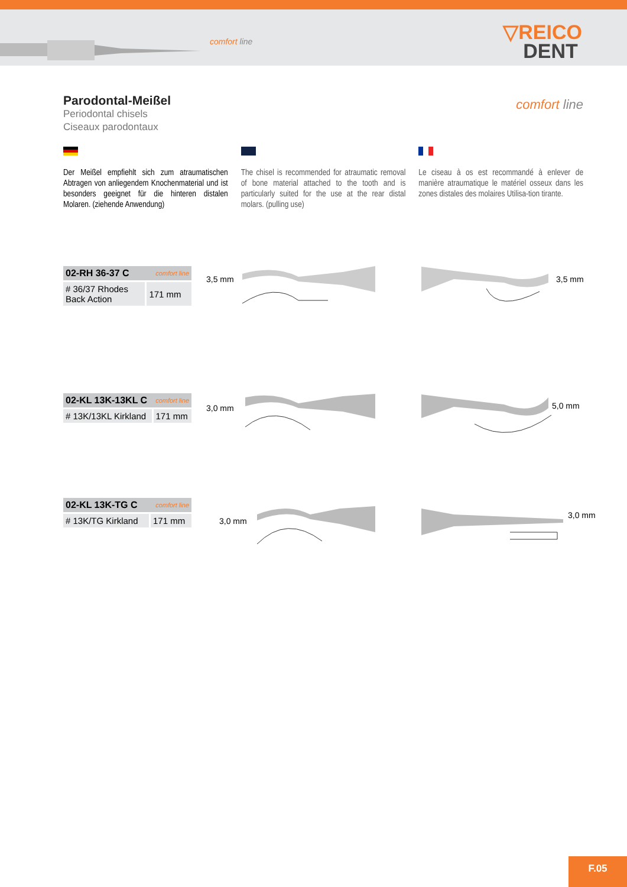comfort line
▽REICO
DENT
Parodontal-Meißel
Periodontal chisels
Ciseaux parodontaux
comfort line
Der Meißel empfiehlt sich zum atraumatischen Abtragen von anliegendem Knochenmaterial und ist besonders geeignet für die hinteren distalen Molaren. (ziehende Anwendung)
The chisel is recommended for atraumatic removal of bone material attached to the tooth and is particularly suited for the use at the rear distal molars. (pulling use)
Le ciseau à os est recommandé à enlever de manière atraumatique le matériel osseux dans les zones distales des molaires Utilisa-tion tirante.
| 02-RH 36-37 C comfort line | |
| --- | --- |
| # 36/37 Rhodes Back Action | 171 mm |
| 02-KL 13K-13KL C comfort line | |
| --- | --- |
| # 13K/13KL Kirkland | 171 mm |
| 02-KL 13K-TG C comfort line | |
| --- | --- |
| # 13K/TG Kirkland | 171 mm |
3,5 mm 3,5 mm
3,0 mm 5,0 mm
3,0 mm
3,0 mm
F.05